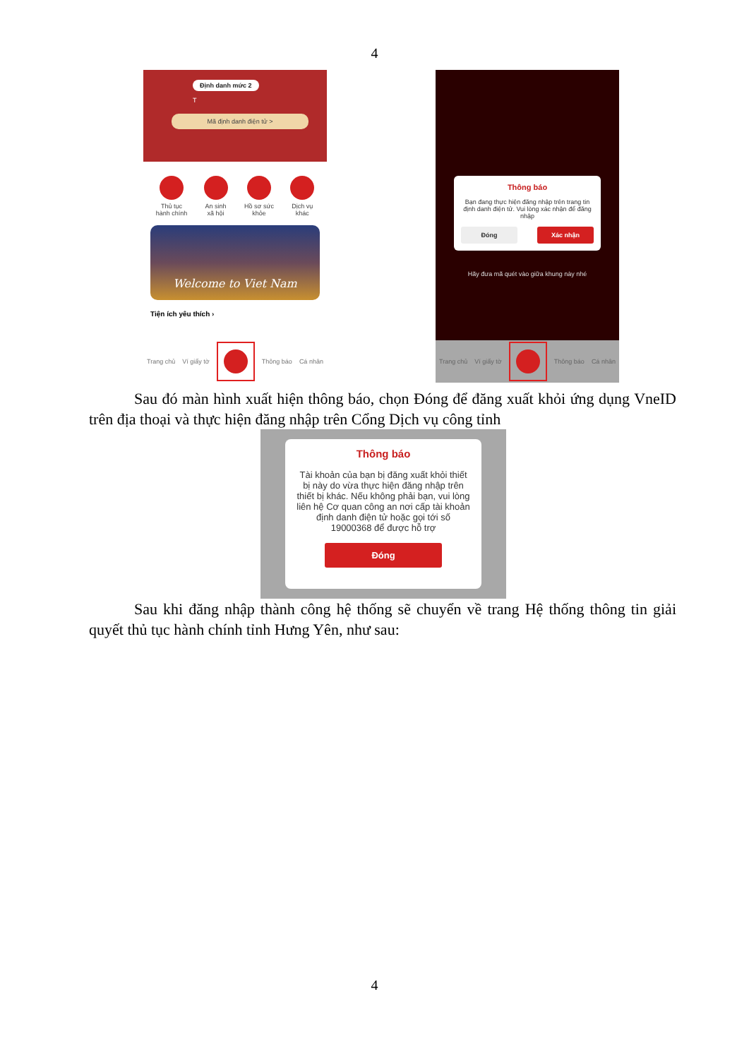4
Định danh mức 2
T
Mã định danh điện tử >
Thủ tục
hành chính
An sinh
xã hội
Hồ sơ sức
khỏe
Dịch vụ
khác
Welcome to Viet Nam
Tiện ích yêu thích ›
Trang chủ Ví giấy tờ Thông báo Cá nhân
Thông báo
Bạn đang thực hiện đăng nhập trên trang tin định danh điện tử. Vui lòng xác nhận để đăng nhập
Đóng Xác nhận
Hãy đưa mã quét vào giữa khung này nhé
Trang chủ Ví giấy tờ Thông báo Cá nhân
Sau đó màn hình xuất hiện thông báo, chọn Đóng để đăng xuất khỏi ứng dụng VneID trên địa thoại và thực hiện đăng nhập trên Cổng Dịch vụ công tỉnh
Thông báo
Tài khoản của bạn bị đăng xuất khỏi thiết bị này do vừa thực hiện đăng nhập trên thiết bị khác. Nếu không phải bạn, vui lòng liên hệ Cơ quan công an nơi cấp tài khoản định danh điện tử hoặc gọi tới số 19000368 để được hỗ trợ
Đóng
Sau khi đăng nhập thành công hệ thống sẽ chuyển về trang Hệ thống thông tin giải quyết thủ tục hành chính tỉnh Hưng Yên, như sau:
4